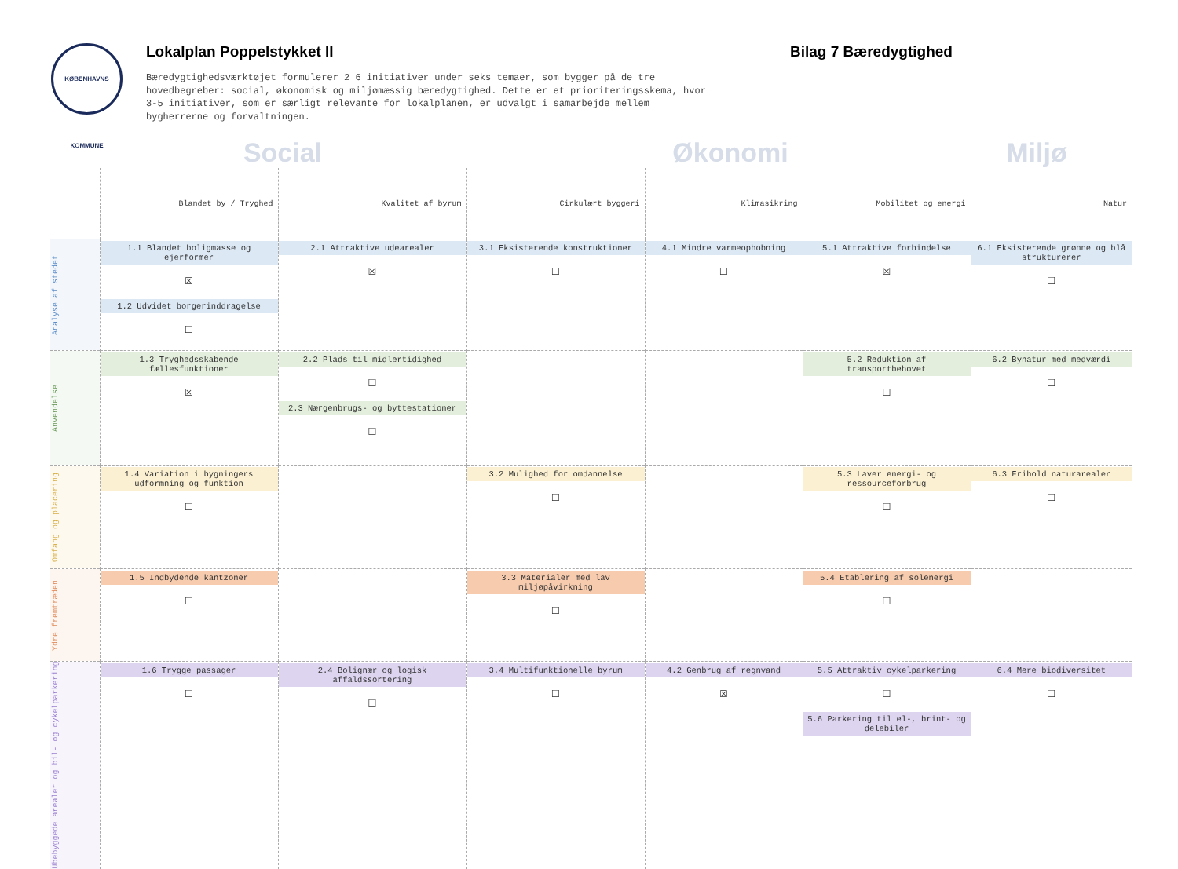KØBENHAVNS KOMMUNE
Lokalplan Poppelstykket II
Bæredygtighedsværktøjet formulerer 2 6 initiativer under seks temaer, som bygger på de tre hovedbegreber: social, økonomisk og miljømæssig bæredygtighed. Dette er et prioriteringsskema, hvor 3-5 initiativer, som er særligt relevante for lokalplanen, er udvalgt i samarbejde mellem bygherrerne og forvaltningen.
Bilag 7 Bæredygtighed
Social Økonomi Miljø
| | Blandet by / Tryghed | Kvalitet af byrum | Cirkulært byggeri | Klimasikring | Mobilitet og energi | Natur |
| --- | --- | --- | --- | --- | --- | --- |
| Analyse af stedet | 1.1 Blandet boligmasse og ejerformer ☒ 1.2 Udvidet borgerinddragelse ☐ | 2.1 Attraktive udearealer ☒ | 3.1 Eksisterende konstruktioner ☐ | 4.1 Mindre varmeophobning ☐ | 5.1 Attraktive forbindelse ☒ | 6.1 Eksisterende grønne og blå strukturerer ☐ |
| Anvendelse | 1.3 Tryghedsskabende fællesfunktioner ☒ | 2.2 Plads til midlertidighed ☐ 2.3 Nærgenbrugs- og byttestationer ☐ | | | 5.2 Reduktion af transportbehovet ☐ | 6.2 Bynatur med medværdi ☐ |
| Omfang og placering | 1.4 Variation i bygningers udformning og funktion ☐ | | 3.2 Mulighed for omdannelse ☐ | | 5.3 Laver energi- og ressourceforbrug ☐ | 6.3 Frihold naturarealer ☐ |
| Ydre fremtræden | 1.5 Indbydende kantzoner ☐ | | 3.3 Materialer med lav miljøpåvirkning ☐ | | 5.4 Etablering af solenergi ☐ | |
| Ubebyggede arealer og bil- og cykelparkering | 1.6 Trygge passager ☐ | 2.4 Bolignær og logisk affaldssortering ☐ | 3.4 Multifunktionelle byrum ☐ | 4.2 Genbrug af regnvand ☒ | 5.5 Attraktiv cykelparkering ☐ 5.6 Parkering til el-, brint- og delebiler | 6.4 Mere biodiversitet ☐ |